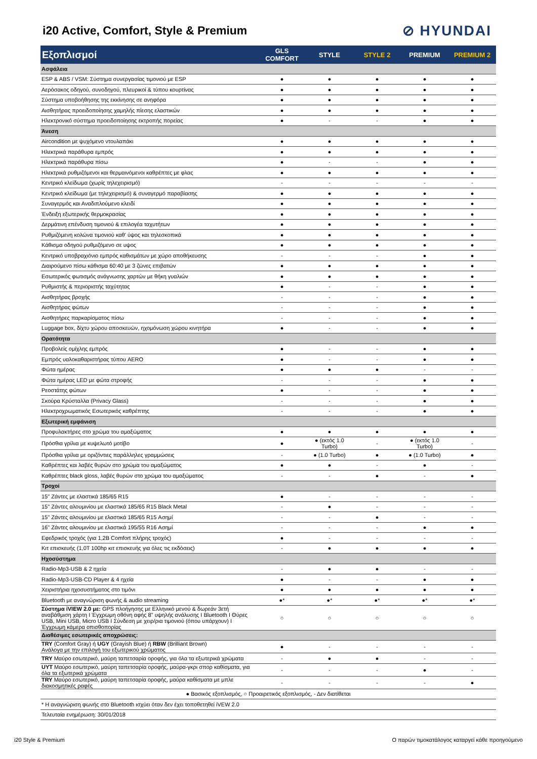i20 Active, Comfort, Style & Premium
⊘ HYUNDAI
| Εξοπλισμοί | GLS COMFORT | STYLE | STYLE 2 | PREMIUM | PREMIUM 2 |
| --- | --- | --- | --- | --- | --- |
| Ασφάλεια | | | | | |
| ESP & ABS / VSM: Σύστημα συνεργασίας τιμονιού με ESP | ● | ● | ● | ● | ● |
| Αερόσακος οδηγού, συνοδηγού, πλευρικοί & τύπου κουρτίνας | ● | ● | ● | ● | ● |
| Σύστημα υποβοήθησης της εκκίνησης σε ανηφόρα | ● | ● | ● | ● | ● |
| Αισθητήρας προειδοποίησης χαμηλής πίεσης ελαστικών | ● | ● | ● | ● | ● |
| Ηλεκτρονικό σύστημα προειδοποίησης εκτροπής πορείας | ● | - | - | ● | ● |
| Άνεση | | | | | |
| Aircondition με ψυχόμενο ντουλαπάκι | ● | ● | ● | ● | ● |
| Ηλεκτρικά παράθυρα εμπρός | ● | ● | ● | ● | ● |
| Ηλεκτρικά παράθυρα πίσω | ● | - | - | ● | ● |
| Ηλεκτρικά ρυθμιζόμενοι και θερμαινόμενοι καθρέπτες με φλας | ● | ● | ● | ● | ● |
| Κεντρικό κλείδωμα (χωρίς τηλεχειρισμό) | - | - | - | - | - |
| Κεντρικό κλείδωμα (με τηλεχειρισμό) & συναγερμό παραβίασης | ● | ● | ● | ● | ● |
| Συναγερμός και Αναδιπλούμενο κλειδί | ● | ● | ● | ● | ● |
| Ένδειξη εξωτερικής θερμοκρασίας | ● | ● | ● | ● | ● |
| Δερμάτινη επένδυση τιμονιού & επιλογέα ταχυτήτων | ● | ● | ● | ● | ● |
| Ρυθμιζόμενη κολώνα τιμονιού καθ' ύψος και τηλεσκοπικά | ● | ● | ● | ● | ● |
| Κάθισμα οδηγού ρυθμιζόμενο σε υψος | ● | ● | ● | ● | ● |
| Κεντρικό υποβραχιόνιο εμπρός καθισμάτων με χώρο αποθήκευσης | - | - | - | ● | ● |
| Διαιρούμενο πίσω κάθισμα 60:40 με 3 ζώνες επιβατών | ● | ● | ● | ● | ● |
| Εσωτερικός φωτισμός ανάγνωσης χαρτών με θήκη γυαλιών | ● | ● | ● | ● | ● |
| Ρυθμιστής & περιοριστής ταχύτητας | ● | - | - | ● | ● |
| Αισθητήρας βροχής | - | - | - | ● | ● |
| Αισθητήρας φώτων | - | - | - | ● | ● |
| Αισθητήρες παρκαρίσματος πίσω | - | - | - | ● | ● |
| Luggage box, δίχτυ χώρου αποσκευών, ηχομόνωση χώρου κινητήρα | ● | - | - | ● | ● |
| Ορατότητα | | | | | |
| Προβολείς ομίχλης εμπρός | ● | - | - | ● | ● |
| Εμπρός υαλοκαθαριστήρας τύπου AERO | ● | - | - | ● | ● |
| Φώτα ημέρας | ● | ● | ● | - | - |
| Φώτα ημέρας LED με φώτα στροφής | - | - | - | ● | ● |
| Ρεοστάτης φώτων | ● | - | - | ● | ● |
| Σκούρα Κρύσταλλα (Privacy Glass) | - | - | - | ● | ● |
| Ηλεκτροχρωματικός Εσωτερικός καθρέπτης | - | - | - | ● | ● |
| Εξωτερική εμφάνιση | | | | | |
| Προφυλακτήρες στο χρώμα του αμαξώματος | ● | ● | ● | ● | ● |
| Πρόσθια γρίλια με κυψελωτό μοτίβο | ● | ● (εκτός 1.0 Turbo) | - | ● (εκτός 1.0 Turbo) | - |
| Πρόσθια γρίλια με οριζόντιες παράλληλες γραμμώσεις | - | ● (1.0 Turbo) | ● | ● (1.0 Turbo) | ● |
| Καθρέπτες και λαβές θυρών στο χρώμα του αμαξώματος | ● | ● | - | ● | - |
| Καθρέπτες black gloss, λαβές θυρών στο χρώμα του αμαξώματος | - | - | ● | - | ● |
| Τροχοί | | | | | |
| 15" Ζάντες με ελαστικά 185/65 R15 | ● | - | - | - | - |
| 15" Ζάντες αλουμινίου με ελαστικά 185/65 R15 Black Metal | - | ● | - | - | - |
| 15" Ζάντες αλουμινίου με ελαστικά 185/65 R15 Ασημί | - | - | ● | - | - |
| 16" Ζάντες αλουμινίου με ελαστικά 195/55 R16 Ασημί | - | - | - | ● | ● |
| Εφεδρικός τροχός (για 1,2Β Comfort πλήρης τροχός) | ● | - | - | - | - |
| Κιτ επισκευής (1,0T 100hp κιτ επισκευής για όλες τις εκδόσεις) | - | ● | ● | ● | ● |
| Ηχοσύστημα | | | | | |
| Radio-Mp3-USB & 2 ηχεία | - | ● | ● | - | - |
| Radio-Mp3-USB-CD Player & 4 ηχεία | ● | - | - | ● | ● |
| Χειριστήρια ηχοσυστήματος στο τιμόνι | ● | ● | ● | ● | ● |
| Bluetooth με αναγνώριση φωνής & audio streaming | ●* | ●* | ●* | ●* | ●* |
| Σύστημα iVIEW 2.0 με: GPS πλοήγησης με Ελληνικό μενού & δωρεάν 3ετή αναβάθμιση χάρτη I Έγχρωμη οθόνη αφής 8" υψηλής ανάλυσης I Bluetooth I Θύρες USB, Mini USB, Micro USB I Σύνδεση με χειρ/ρια τιμονιού (όπου υπάρχουν) I Έγχρωμη κάμερα οπισθοπορίας | ○ | ○ | ○ | ○ | ○ |
| Διαθέσιμες εσωτερικές αποχρώσεις: | | | | | |
| TRY (Comfort Gray) ή UGY (Grayish Blue) ή RBW (Brilliant Brown) Ανάλογα με την επιλογή του εξωτερικού χρώματος | ● | - | - | - | - |
| TRY Μαύρο εσωτερικό, μαύρη ταπετσαρία οροφής, για όλα τα εξωτερικά χρώματα | - | ● | ● | - | - |
| UYT Μαύρο εσωτερικό, μαύρη ταπετσαρία οροφής, μαύρα-γκρι σπορ καθίσματα, για όλα τα εξωτερικά χρώματα | - | - | - | ● | - |
| TRY Μαύρο εσωτερικό, μαύρη ταπετσαρία οροφής, μαύρα καθίσματα με μπλε διακοσμητικές ραφές | - | - | - | - | ● |
| ● Βασικός εξοπλισμός, ○ Προαιρετικός εξοπλισμός, - Δεν διατίθεται | | | | | |
| * Η αναγνώριση φωνής στο Bluetooth ισχύει όταν δεν έχει τοποθετηθεί iVEW 2.0 | | | | | |
| Τελευταία ενημέρωση: 30/01/2018 | | | | | |
i20 Style & Premium Ο παρών τιμοκατάλογος καταργεί κάθε προηγούμενο